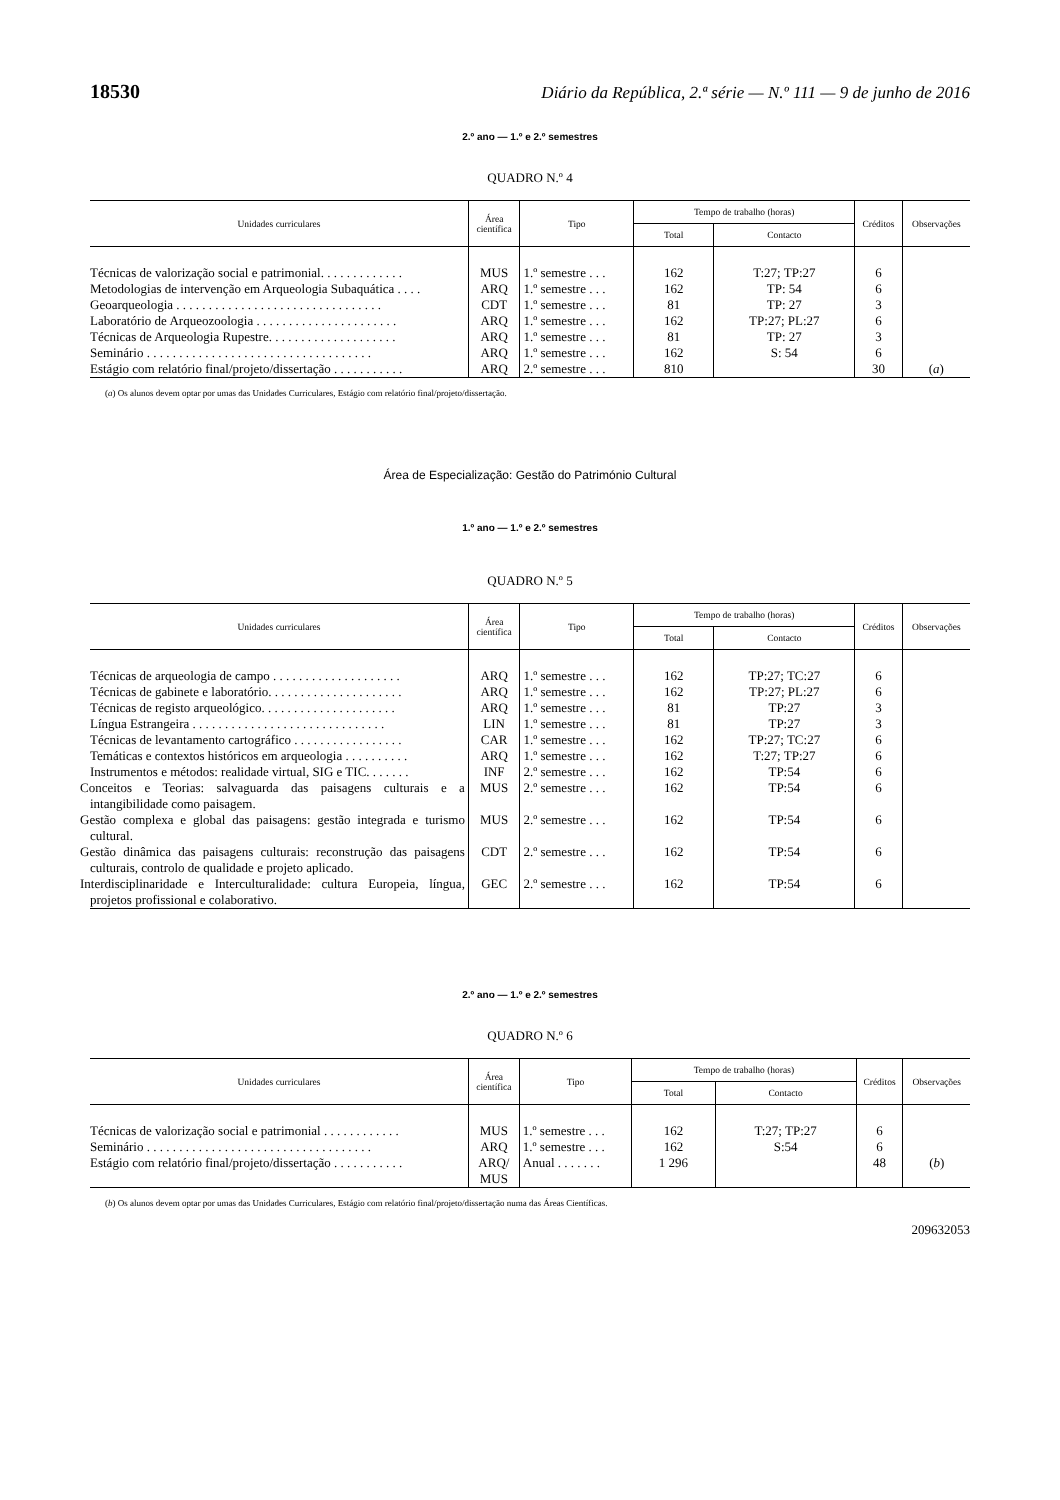18530 Diário da República, 2.ª série — N.º 111 — 9 de junho de 2016
2.º ano — 1.º e 2.º semestres
QUADRO N.º 4
| Unidades curriculares | Área científica | Tipo | Tempo de trabalho (horas) | | Créditos | Observações |
| --- | --- | --- | --- | --- | --- | --- |
| | | | Total | Contacto | | |
| Técnicas de valorização social e patrimonial. . . . . . . . . . . . . | MUS | 1.º semestre . . . | 162 | T:27; TP:27 | 6 | |
| Metodologias de intervenção em Arqueologia Subaquática . . . . | ARQ | 1.º semestre . . . | 162 | TP: 54 | 6 | |
| Geoarqueologia . . . . . . . . . . . . . . . . . . . . . . . . . . . . . . . . | CDT | 1.º semestre . . . | 81 | TP: 27 | 3 | |
| Laboratório de Arqueozoologia . . . . . . . . . . . . . . . . . . . . . . | ARQ | 1.º semestre . . . | 162 | TP:27; PL:27 | 6 | |
| Técnicas de Arqueologia Rupestre. . . . . . . . . . . . . . . . . . . . | ARQ | 1.º semestre . . . | 81 | TP: 27 | 3 | |
| Seminário . . . . . . . . . . . . . . . . . . . . . . . . . . . . . . . . . . . | ARQ | 1.º semestre . . . | 162 | S: 54 | 6 | |
| Estágio com relatório final/projeto/dissertação . . . . . . . . . . . | ARQ | 2.º semestre . . . | 810 | | 30 | ( a ) |
(a) Os alunos devem optar por umas das Unidades Curriculares, Estágio com relatório final/projeto/dissertação.
Área de Especialização: Gestão do Património Cultural
1.º ano — 1.º e 2.º semestres
QUADRO N.º 5
| Unidades curriculares | Área científica | Tipo | Tempo de trabalho (horas) | | Créditos | Observações |
| --- | --- | --- | --- | --- | --- | --- |
| | | | Total | Contacto | | |
| Técnicas de arqueologia de campo . . . . . . . . . . . . . . . . . . . . | ARQ | 1.º semestre . . . | 162 | TP:27; TC:27 | 6 | |
| Técnicas de gabinete e laboratório. . . . . . . . . . . . . . . . . . . . . | ARQ | 1.º semestre . . . | 162 | TP:27; PL:27 | 6 | |
| Técnicas de registo arqueológico. . . . . . . . . . . . . . . . . . . . . | ARQ | 1.º semestre . . . | 81 | TP:27 | 3 | |
| Língua Estrangeira . . . . . . . . . . . . . . . . . . . . . . . . . . . . . . | LIN | 1.º semestre . . . | 81 | TP:27 | 3 | |
| Técnicas de levantamento cartográfico . . . . . . . . . . . . . . . . . | CAR | 1.º semestre . . . | 162 | TP:27; TC:27 | 6 | |
| Temáticas e contextos históricos em arqueologia . . . . . . . . . . | ARQ | 1.º semestre . . . | 162 | T:27; TP:27 | 6 | |
| Instrumentos e métodos: realidade virtual, SIG e TIC. . . . . . . | INF | 2.º semestre . . . | 162 | TP:54 | 6 | |
| Conceitos e Teorias: salvaguarda das paisagens culturais e a intangibilidade como paisagem. | MUS | 2.º semestre . . . | 162 | TP:54 | 6 | |
| Gestão complexa e global das paisagens: gestão integrada e turismo cultural. | MUS | 2.º semestre . . . | 162 | TP:54 | 6 | |
| Gestão dinâmica das paisagens culturais: reconstrução das paisagens culturais, controlo de qualidade e projeto aplicado. | CDT | 2.º semestre . . . | 162 | TP:54 | 6 | |
| Interdisciplinaridade e Interculturalidade: cultura Europeia, língua, projetos profissional e colaborativo. | GEC | 2.º semestre . . . | 162 | TP:54 | 6 | |
2.º ano — 1.º e 2.º semestres
QUADRO N.º 6
| Unidades curriculares | Área científica | Tipo | Tempo de trabalho (horas) | | Créditos | Observações |
| --- | --- | --- | --- | --- | --- | --- |
| | | | Total | Contacto | | |
| Técnicas de valorização social e patrimonial . . . . . . . . . . . . | MUS | 1.º semestre . . . | 162 | T:27; TP:27 | 6 | |
| Seminário . . . . . . . . . . . . . . . . . . . . . . . . . . . . . . . . . . . | ARQ | 1.º semestre . . . | 162 | S:54 | 6 | |
| Estágio com relatório final/projeto/dissertação . . . . . . . . . . . | ARQ/ MUS | Anual . . . . . . . | 1 296 | | 48 | ( b ) |
(b) Os alunos devem optar por umas das Unidades Curriculares, Estágio com relatório final/projeto/dissertação numa das Áreas Científicas.
209632053